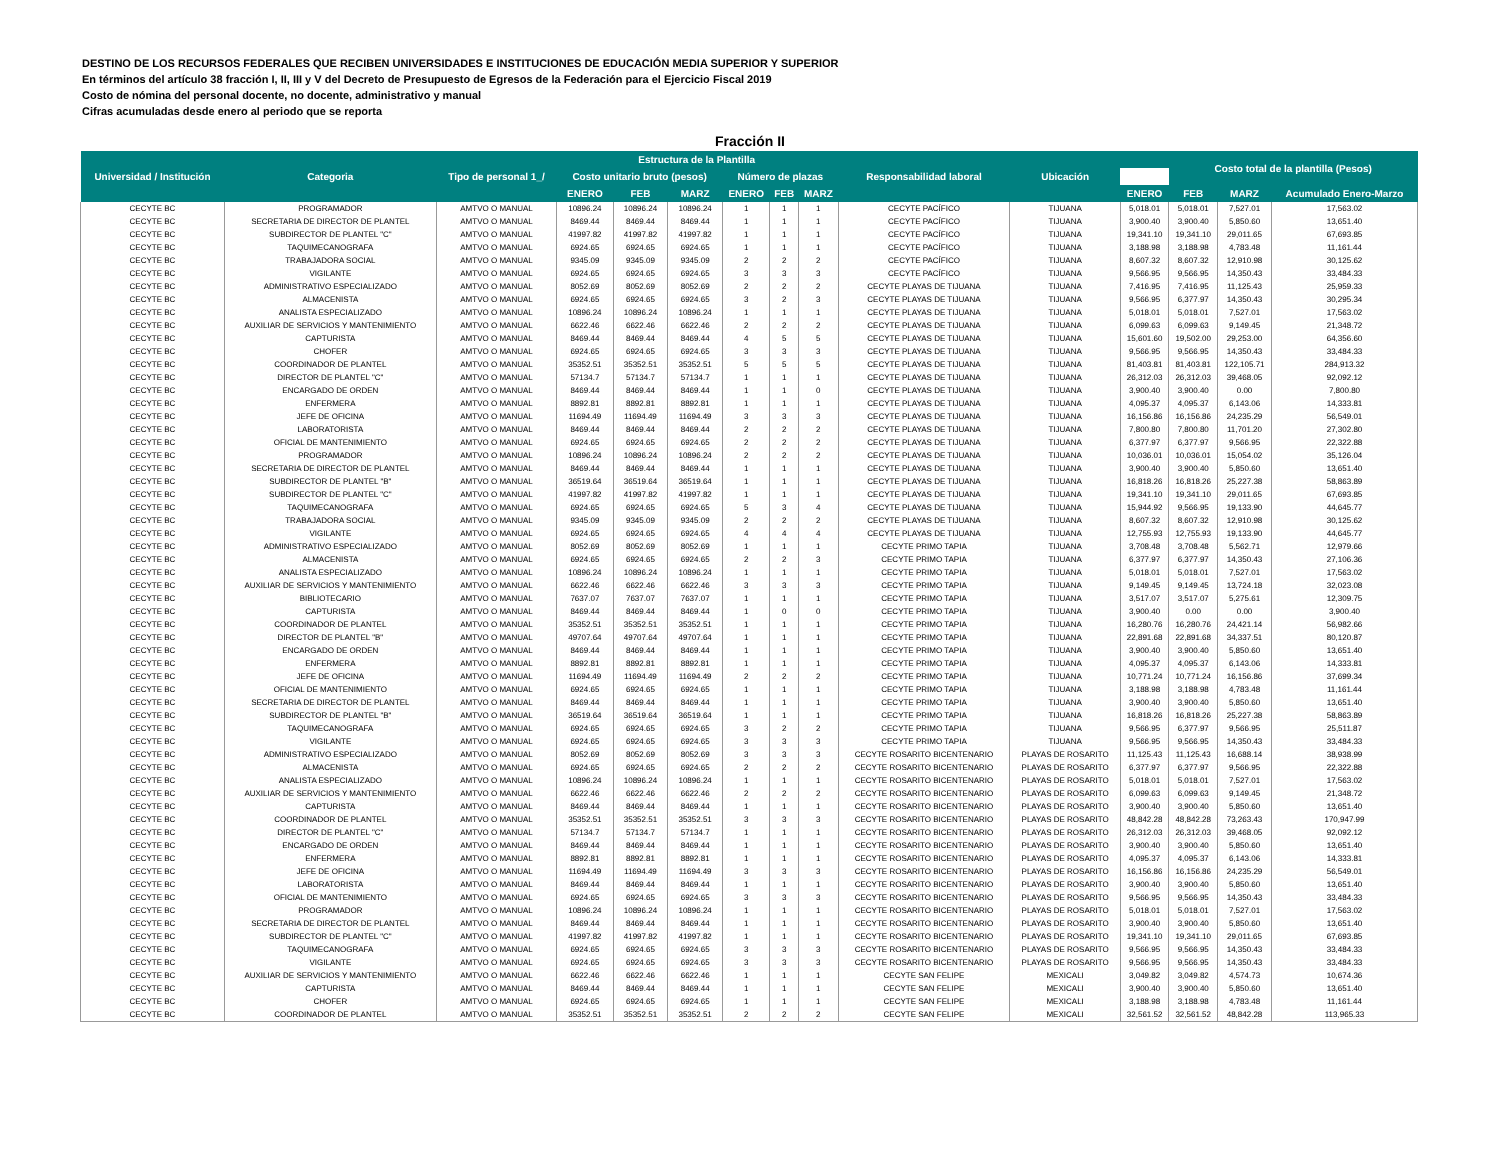DESTINO DE LOS RECURSOS FEDERALES QUE RECIBEN UNIVERSIDADES E INSTITUCIONES DE EDUCACIÓN MEDIA SUPERIOR Y SUPERIOR
En términos del artículo 38 fracción I, II, III y V del Decreto de Presupuesto de Egresos de la Federación para el Ejercicio Fiscal 2019
Costo de nómina del personal docente, no docente, administrativo y manual
Cifras acumuladas desde enero al periodo que se reporta
Fracción II
| Universidad / Institución | Estructura de la Plantilla | | | | | | | | | | | Costo total de la plantilla (Pesos) | | |
| --- | --- | --- | --- | --- | --- | --- | --- | --- | --- | --- | --- | --- | --- | --- |
| | Categoria | Tipo de personal 1_/ | Costo unitario bruto (pesos) | | | Número de plazas | | | Responsabilidad laboral | Ubicación | | | | |
| | | | ENERO | FEB | MARZ | ENERO | FEB | MARZ | | | ENERO | FEB | MARZ | Acumulado Enero-Marzo |
| CECYTE BC | PROGRAMADOR | AMTVO O MANUAL | 10896.24 | 10896.24 | 10896.24 | 1 | 1 | 1 | CECYTE PACÍFICO | TIJUANA | 5,018.01 | 5,018.01 | 7,527.01 | 17,563.02 |
| CECYTE BC | SECRETARIA DE DIRECTOR DE PLANTEL | AMTVO O MANUAL | 8469.44 | 8469.44 | 8469.44 | 1 | 1 | 1 | CECYTE PACÍFICO | TIJUANA | 3,900.40 | 3,900.40 | 5,850.60 | 13,651.40 |
| CECYTE BC | SUBDIRECTOR DE PLANTEL "C" | AMTVO O MANUAL | 41997.82 | 41997.82 | 41997.82 | 1 | 1 | 1 | CECYTE PACÍFICO | TIJUANA | 19,341.10 | 19,341.10 | 29,011.65 | 67,693.85 |
| CECYTE BC | TAQUIMECANOGRAFA | AMTVO O MANUAL | 6924.65 | 6924.65 | 6924.65 | 1 | 1 | 1 | CECYTE PACÍFICO | TIJUANA | 3,188.98 | 3,188.98 | 4,783.48 | 11,161.44 |
| CECYTE BC | TRABAJADORA SOCIAL | AMTVO O MANUAL | 9345.09 | 9345.09 | 9345.09 | 2 | 2 | 2 | CECYTE PACÍFICO | TIJUANA | 8,607.32 | 8,607.32 | 12,910.98 | 30,125.62 |
| CECYTE BC | VIGILANTE | AMTVO O MANUAL | 6924.65 | 6924.65 | 6924.65 | 3 | 3 | 3 | CECYTE PACÍFICO | TIJUANA | 9,566.95 | 9,566.95 | 14,350.43 | 33,484.33 |
| CECYTE BC | ADMINISTRATIVO ESPECIALIZADO | AMTVO O MANUAL | 8052.69 | 8052.69 | 8052.69 | 2 | 2 | 2 | CECYTE PLAYAS DE TIJUANA | TIJUANA | 7,416.95 | 7,416.95 | 11,125.43 | 25,959.33 |
| CECYTE BC | ALMACENISTA | AMTVO O MANUAL | 6924.65 | 6924.65 | 6924.65 | 3 | 2 | 3 | CECYTE PLAYAS DE TIJUANA | TIJUANA | 9,566.95 | 6,377.97 | 14,350.43 | 30,295.34 |
| CECYTE BC | ANALISTA ESPECIALIZADO | AMTVO O MANUAL | 10896.24 | 10896.24 | 10896.24 | 1 | 1 | 1 | CECYTE PLAYAS DE TIJUANA | TIJUANA | 5,018.01 | 5,018.01 | 7,527.01 | 17,563.02 |
| CECYTE BC | AUXILIAR DE SERVICIOS Y MANTENIMIENTO | AMTVO O MANUAL | 6622.46 | 6622.46 | 6622.46 | 2 | 2 | 2 | CECYTE PLAYAS DE TIJUANA | TIJUANA | 6,099.63 | 6,099.63 | 9,149.45 | 21,348.72 |
| CECYTE BC | CAPTURISTA | AMTVO O MANUAL | 8469.44 | 8469.44 | 8469.44 | 4 | 5 | 5 | CECYTE PLAYAS DE TIJUANA | TIJUANA | 15,601.60 | 19,502.00 | 29,253.00 | 64,356.60 |
| CECYTE BC | CHOFER | AMTVO O MANUAL | 6924.65 | 6924.65 | 6924.65 | 3 | 3 | 3 | CECYTE PLAYAS DE TIJUANA | TIJUANA | 9,566.95 | 9,566.95 | 14,350.43 | 33,484.33 |
| CECYTE BC | COORDINADOR DE PLANTEL | AMTVO O MANUAL | 35352.51 | 35352.51 | 35352.51 | 5 | 5 | 5 | CECYTE PLAYAS DE TIJUANA | TIJUANA | 81,403.81 | 81,403.81 | 122,105.71 | 284,913.32 |
| CECYTE BC | DIRECTOR DE PLANTEL "C" | AMTVO O MANUAL | 57134.7 | 57134.7 | 57134.7 | 1 | 1 | 1 | CECYTE PLAYAS DE TIJUANA | TIJUANA | 26,312.03 | 26,312.03 | 39,468.05 | 92,092.12 |
| CECYTE BC | ENCARGADO DE ORDEN | AMTVO O MANUAL | 8469.44 | 8469.44 | 8469.44 | 1 | 1 | 0 | CECYTE PLAYAS DE TIJUANA | TIJUANA | 3,900.40 | 3,900.40 | 0.00 | 7,800.80 |
| CECYTE BC | ENFERMERA | AMTVO O MANUAL | 8892.81 | 8892.81 | 8892.81 | 1 | 1 | 1 | CECYTE PLAYAS DE TIJUANA | TIJUANA | 4,095.37 | 4,095.37 | 6,143.06 | 14,333.81 |
| CECYTE BC | JEFE DE OFICINA | AMTVO O MANUAL | 11694.49 | 11694.49 | 11694.49 | 3 | 3 | 3 | CECYTE PLAYAS DE TIJUANA | TIJUANA | 16,156.86 | 16,156.86 | 24,235.29 | 56,549.01 |
| CECYTE BC | LABORATORISTA | AMTVO O MANUAL | 8469.44 | 8469.44 | 8469.44 | 2 | 2 | 2 | CECYTE PLAYAS DE TIJUANA | TIJUANA | 7,800.80 | 7,800.80 | 11,701.20 | 27,302.80 |
| CECYTE BC | OFICIAL DE MANTENIMIENTO | AMTVO O MANUAL | 6924.65 | 6924.65 | 6924.65 | 2 | 2 | 2 | CECYTE PLAYAS DE TIJUANA | TIJUANA | 6,377.97 | 6,377.97 | 9,566.95 | 22,322.88 |
| CECYTE BC | PROGRAMADOR | AMTVO O MANUAL | 10896.24 | 10896.24 | 10896.24 | 2 | 2 | 2 | CECYTE PLAYAS DE TIJUANA | TIJUANA | 10,036.01 | 10,036.01 | 15,054.02 | 35,126.04 |
| CECYTE BC | SECRETARIA DE DIRECTOR DE PLANTEL | AMTVO O MANUAL | 8469.44 | 8469.44 | 8469.44 | 1 | 1 | 1 | CECYTE PLAYAS DE TIJUANA | TIJUANA | 3,900.40 | 3,900.40 | 5,850.60 | 13,651.40 |
| CECYTE BC | SUBDIRECTOR DE PLANTEL "B" | AMTVO O MANUAL | 36519.64 | 36519.64 | 36519.64 | 1 | 1 | 1 | CECYTE PLAYAS DE TIJUANA | TIJUANA | 16,818.26 | 16,818.26 | 25,227.38 | 58,863.89 |
| CECYTE BC | SUBDIRECTOR DE PLANTEL "C" | AMTVO O MANUAL | 41997.82 | 41997.82 | 41997.82 | 1 | 1 | 1 | CECYTE PLAYAS DE TIJUANA | TIJUANA | 19,341.10 | 19,341.10 | 29,011.65 | 67,693.85 |
| CECYTE BC | TAQUIMECANOGRAFA | AMTVO O MANUAL | 6924.65 | 6924.65 | 6924.65 | 5 | 3 | 4 | CECYTE PLAYAS DE TIJUANA | TIJUANA | 15,944.92 | 9,566.95 | 19,133.90 | 44,645.77 |
| CECYTE BC | TRABAJADORA SOCIAL | AMTVO O MANUAL | 9345.09 | 9345.09 | 9345.09 | 2 | 2 | 2 | CECYTE PLAYAS DE TIJUANA | TIJUANA | 8,607.32 | 8,607.32 | 12,910.98 | 30,125.62 |
| CECYTE BC | VIGILANTE | AMTVO O MANUAL | 6924.65 | 6924.65 | 6924.65 | 4 | 4 | 4 | CECYTE PLAYAS DE TIJUANA | TIJUANA | 12,755.93 | 12,755.93 | 19,133.90 | 44,645.77 |
| CECYTE BC | ADMINISTRATIVO ESPECIALIZADO | AMTVO O MANUAL | 8052.69 | 8052.69 | 8052.69 | 1 | 1 | 1 | CECYTE PRIMO TAPIA | TIJUANA | 3,708.48 | 3,708.48 | 5,562.71 | 12,979.66 |
| CECYTE BC | ALMACENISTA | AMTVO O MANUAL | 6924.65 | 6924.65 | 6924.65 | 2 | 2 | 3 | CECYTE PRIMO TAPIA | TIJUANA | 6,377.97 | 6,377.97 | 14,350.43 | 27,106.36 |
| CECYTE BC | ANALISTA ESPECIALIZADO | AMTVO O MANUAL | 10896.24 | 10896.24 | 10896.24 | 1 | 1 | 1 | CECYTE PRIMO TAPIA | TIJUANA | 5,018.01 | 5,018.01 | 7,527.01 | 17,563.02 |
| CECYTE BC | AUXILIAR DE SERVICIOS Y MANTENIMIENTO | AMTVO O MANUAL | 6622.46 | 6622.46 | 6622.46 | 3 | 3 | 3 | CECYTE PRIMO TAPIA | TIJUANA | 9,149.45 | 9,149.45 | 13,724.18 | 32,023.08 |
| CECYTE BC | BIBLIOTECARIO | AMTVO O MANUAL | 7637.07 | 7637.07 | 7637.07 | 1 | 1 | 1 | CECYTE PRIMO TAPIA | TIJUANA | 3,517.07 | 3,517.07 | 5,275.61 | 12,309.75 |
| CECYTE BC | CAPTURISTA | AMTVO O MANUAL | 8469.44 | 8469.44 | 8469.44 | 1 | 0 | 0 | CECYTE PRIMO TAPIA | TIJUANA | 3,900.40 | 0.00 | 0.00 | 3,900.40 |
| CECYTE BC | COORDINADOR DE PLANTEL | AMTVO O MANUAL | 35352.51 | 35352.51 | 35352.51 | 1 | 1 | 1 | CECYTE PRIMO TAPIA | TIJUANA | 16,280.76 | 16,280.76 | 24,421.14 | 56,982.66 |
| CECYTE BC | DIRECTOR DE PLANTEL "B" | AMTVO O MANUAL | 49707.64 | 49707.64 | 49707.64 | 1 | 1 | 1 | CECYTE PRIMO TAPIA | TIJUANA | 22,891.68 | 22,891.68 | 34,337.51 | 80,120.87 |
| CECYTE BC | ENCARGADO DE ORDEN | AMTVO O MANUAL | 8469.44 | 8469.44 | 8469.44 | 1 | 1 | 1 | CECYTE PRIMO TAPIA | TIJUANA | 3,900.40 | 3,900.40 | 5,850.60 | 13,651.40 |
| CECYTE BC | ENFERMERA | AMTVO O MANUAL | 8892.81 | 8892.81 | 8892.81 | 1 | 1 | 1 | CECYTE PRIMO TAPIA | TIJUANA | 4,095.37 | 4,095.37 | 6,143.06 | 14,333.81 |
| CECYTE BC | JEFE DE OFICINA | AMTVO O MANUAL | 11694.49 | 11694.49 | 11694.49 | 2 | 2 | 2 | CECYTE PRIMO TAPIA | TIJUANA | 10,771.24 | 10,771.24 | 16,156.86 | 37,699.34 |
| CECYTE BC | OFICIAL DE MANTENIMIENTO | AMTVO O MANUAL | 6924.65 | 6924.65 | 6924.65 | 1 | 1 | 1 | CECYTE PRIMO TAPIA | TIJUANA | 3,188.98 | 3,188.98 | 4,783.48 | 11,161.44 |
| CECYTE BC | SECRETARIA DE DIRECTOR DE PLANTEL | AMTVO O MANUAL | 8469.44 | 8469.44 | 8469.44 | 1 | 1 | 1 | CECYTE PRIMO TAPIA | TIJUANA | 3,900.40 | 3,900.40 | 5,850.60 | 13,651.40 |
| CECYTE BC | SUBDIRECTOR DE PLANTEL "B" | AMTVO O MANUAL | 36519.64 | 36519.64 | 36519.64 | 1 | 1 | 1 | CECYTE PRIMO TAPIA | TIJUANA | 16,818.26 | 16,818.26 | 25,227.38 | 58,863.89 |
| CECYTE BC | TAQUIMECANOGRAFA | AMTVO O MANUAL | 6924.65 | 6924.65 | 6924.65 | 3 | 2 | 2 | CECYTE PRIMO TAPIA | TIJUANA | 9,566.95 | 6,377.97 | 9,566.95 | 25,511.87 |
| CECYTE BC | VIGILANTE | AMTVO O MANUAL | 6924.65 | 6924.65 | 6924.65 | 3 | 3 | 3 | CECYTE PRIMO TAPIA | TIJUANA | 9,566.95 | 9,566.95 | 14,350.43 | 33,484.33 |
| CECYTE BC | ADMINISTRATIVO ESPECIALIZADO | AMTVO O MANUAL | 8052.69 | 8052.69 | 8052.69 | 3 | 3 | 3 | CECYTE ROSARITO BICENTENARIO | PLAYAS DE ROSARITO | 11,125.43 | 11,125.43 | 16,688.14 | 38,938.99 |
| CECYTE BC | ALMACENISTA | AMTVO O MANUAL | 6924.65 | 6924.65 | 6924.65 | 2 | 2 | 2 | CECYTE ROSARITO BICENTENARIO | PLAYAS DE ROSARITO | 6,377.97 | 6,377.97 | 9,566.95 | 22,322.88 |
| CECYTE BC | ANALISTA ESPECIALIZADO | AMTVO O MANUAL | 10896.24 | 10896.24 | 10896.24 | 1 | 1 | 1 | CECYTE ROSARITO BICENTENARIO | PLAYAS DE ROSARITO | 5,018.01 | 5,018.01 | 7,527.01 | 17,563.02 |
| CECYTE BC | AUXILIAR DE SERVICIOS Y MANTENIMIENTO | AMTVO O MANUAL | 6622.46 | 6622.46 | 6622.46 | 2 | 2 | 2 | CECYTE ROSARITO BICENTENARIO | PLAYAS DE ROSARITO | 6,099.63 | 6,099.63 | 9,149.45 | 21,348.72 |
| CECYTE BC | CAPTURISTA | AMTVO O MANUAL | 8469.44 | 8469.44 | 8469.44 | 1 | 1 | 1 | CECYTE ROSARITO BICENTENARIO | PLAYAS DE ROSARITO | 3,900.40 | 3,900.40 | 5,850.60 | 13,651.40 |
| CECYTE BC | COORDINADOR DE PLANTEL | AMTVO O MANUAL | 35352.51 | 35352.51 | 35352.51 | 3 | 3 | 3 | CECYTE ROSARITO BICENTENARIO | PLAYAS DE ROSARITO | 48,842.28 | 48,842.28 | 73,263.43 | 170,947.99 |
| CECYTE BC | DIRECTOR DE PLANTEL "C" | AMTVO O MANUAL | 57134.7 | 57134.7 | 57134.7 | 1 | 1 | 1 | CECYTE ROSARITO BICENTENARIO | PLAYAS DE ROSARITO | 26,312.03 | 26,312.03 | 39,468.05 | 92,092.12 |
| CECYTE BC | ENCARGADO DE ORDEN | AMTVO O MANUAL | 8469.44 | 8469.44 | 8469.44 | 1 | 1 | 1 | CECYTE ROSARITO BICENTENARIO | PLAYAS DE ROSARITO | 3,900.40 | 3,900.40 | 5,850.60 | 13,651.40 |
| CECYTE BC | ENFERMERA | AMTVO O MANUAL | 8892.81 | 8892.81 | 8892.81 | 1 | 1 | 1 | CECYTE ROSARITO BICENTENARIO | PLAYAS DE ROSARITO | 4,095.37 | 4,095.37 | 6,143.06 | 14,333.81 |
| CECYTE BC | JEFE DE OFICINA | AMTVO O MANUAL | 11694.49 | 11694.49 | 11694.49 | 3 | 3 | 3 | CECYTE ROSARITO BICENTENARIO | PLAYAS DE ROSARITO | 16,156.86 | 16,156.86 | 24,235.29 | 56,549.01 |
| CECYTE BC | LABORATORISTA | AMTVO O MANUAL | 8469.44 | 8469.44 | 8469.44 | 1 | 1 | 1 | CECYTE ROSARITO BICENTENARIO | PLAYAS DE ROSARITO | 3,900.40 | 3,900.40 | 5,850.60 | 13,651.40 |
| CECYTE BC | OFICIAL DE MANTENIMIENTO | AMTVO O MANUAL | 6924.65 | 6924.65 | 6924.65 | 3 | 3 | 3 | CECYTE ROSARITO BICENTENARIO | PLAYAS DE ROSARITO | 9,566.95 | 9,566.95 | 14,350.43 | 33,484.33 |
| CECYTE BC | PROGRAMADOR | AMTVO O MANUAL | 10896.24 | 10896.24 | 10896.24 | 1 | 1 | 1 | CECYTE ROSARITO BICENTENARIO | PLAYAS DE ROSARITO | 5,018.01 | 5,018.01 | 7,527.01 | 17,563.02 |
| CECYTE BC | SECRETARIA DE DIRECTOR DE PLANTEL | AMTVO O MANUAL | 8469.44 | 8469.44 | 8469.44 | 1 | 1 | 1 | CECYTE ROSARITO BICENTENARIO | PLAYAS DE ROSARITO | 3,900.40 | 3,900.40 | 5,850.60 | 13,651.40 |
| CECYTE BC | SUBDIRECTOR DE PLANTEL "C" | AMTVO O MANUAL | 41997.82 | 41997.82 | 41997.82 | 1 | 1 | 1 | CECYTE ROSARITO BICENTENARIO | PLAYAS DE ROSARITO | 19,341.10 | 19,341.10 | 29,011.65 | 67,693.85 |
| CECYTE BC | TAQUIMECANOGRAFA | AMTVO O MANUAL | 6924.65 | 6924.65 | 6924.65 | 3 | 3 | 3 | CECYTE ROSARITO BICENTENARIO | PLAYAS DE ROSARITO | 9,566.95 | 9,566.95 | 14,350.43 | 33,484.33 |
| CECYTE BC | VIGILANTE | AMTVO O MANUAL | 6924.65 | 6924.65 | 6924.65 | 3 | 3 | 3 | CECYTE ROSARITO BICENTENARIO | PLAYAS DE ROSARITO | 9,566.95 | 9,566.95 | 14,350.43 | 33,484.33 |
| CECYTE BC | AUXILIAR DE SERVICIOS Y MANTENIMIENTO | AMTVO O MANUAL | 6622.46 | 6622.46 | 6622.46 | 1 | 1 | 1 | CECYTE SAN FELIPE | MEXICALI | 3,049.82 | 3,049.82 | 4,574.73 | 10,674.36 |
| CECYTE BC | CAPTURISTA | AMTVO O MANUAL | 8469.44 | 8469.44 | 8469.44 | 1 | 1 | 1 | CECYTE SAN FELIPE | MEXICALI | 3,900.40 | 3,900.40 | 5,850.60 | 13,651.40 |
| CECYTE BC | CHOFER | AMTVO O MANUAL | 6924.65 | 6924.65 | 6924.65 | 1 | 1 | 1 | CECYTE SAN FELIPE | MEXICALI | 3,188.98 | 3,188.98 | 4,783.48 | 11,161.44 |
| CECYTE BC | COORDINADOR DE PLANTEL | AMTVO O MANUAL | 35352.51 | 35352.51 | 35352.51 | 2 | 2 | 2 | CECYTE SAN FELIPE | MEXICALI | 32,561.52 | 32,561.52 | 48,842.28 | 113,965.33 |